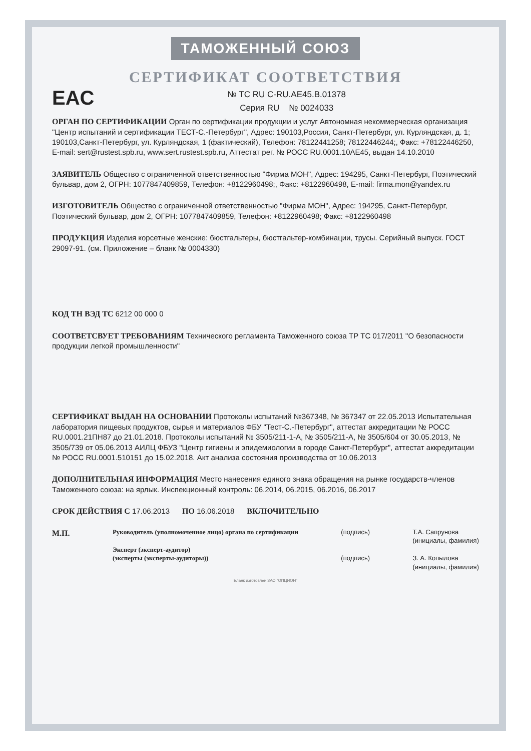ТАМОЖЕННЫЙ СОЮЗ
СЕРТИФИКАТ СООТВЕТСТВИЯ
EAC
№ ТС RU C-RU.AE45.B.01378
Серия RU № 0024033
ОРГАН ПО СЕРТИФИКАЦИИ Орган по сертификации продукции и услуг Автономная некоммерческая организация "Центр испытаний и сертификации ТЕСТ-С.-Петербург", Адрес: 190103,Россия, Санкт-Петербург, ул. Курляндская, д. 1; 190103,Санкт-Петербург, ул. Курляндская, 1 (фактический), Телефон: 78122441258; 78122446244;, Факс: +78122446250, E-mail: sert@rustest.spb.ru, www.sert.rustest.spb.ru, Аттестат рег. № РОСС RU.0001.10АЕ45, выдан 14.10.2010
ЗАЯВИТЕЛЬ Общество с ограниченной ответственностью "Фирма МОН", Адрес: 194295, Санкт-Петербург, Поэтический бульвар, дом 2, ОГРН: 1077847409859, Телефон: +8122960498;, Факс: +8122960498, E-mail: firma.mon@yandex.ru
ИЗГОТОВИТЕЛЬ Общество с ограниченной ответственностью "Фирма МОН", Адрес: 194295, Санкт-Петербург, Поэтический бульвар, дом 2, ОГРН: 1077847409859, Телефон: +8122960498; Факс: +8122960498
ПРОДУКЦИЯ Изделия корсетные женские: бюстгальтеры, бюстгальтер-комбинации, трусы. Серийный выпуск. ГОСТ 29097-91. (см. Приложение – бланк № 0004330)
КОД ТН ВЭД ТС 6212 00 000 0
СООТВЕТСВУЕТ ТРЕБОВАНИЯМ Технического регламента Таможенного союза ТР ТС 017/2011 "О безопасности продукции легкой промышленности"
СЕРТИФИКАТ ВЫДАН НА ОСНОВАНИИ Протоколы испытаний №367348, № 367347 от 22.05.2013 Испытательная лаборатория пищевых продуктов, сырья и материалов ФБУ "Тест-С.-Петербург", аттестат аккредитации № РОСС RU.0001.21ПН87 до 21.01.2018. Протоколы испытаний № 3505/211-1-А, № 3505/211-А, № 3505/604 от 30.05.2013, № 3505/739 от 05.06.2013 АИЛЦ ФБУЗ "Центр гигиены и эпидемиологии в городе Санкт-Петербург", аттестат аккредитации № РОСС RU.0001.510151 до 15.02.2018. Акт анализа состояния производства от 10.06.2013
ДОПОЛНИТЕЛЬНАЯ ИНФОРМАЦИЯ Место нанесения единого знака обращения на рынке государств-членов Таможенного союза: на ярлык. Инспекционный контроль: 06.2014, 06.2015, 06.2016, 06.2017
СРОК ДЕЙСТВИЯ С 17.06.2013 ПО 16.06.2018 ВКЛЮЧИТЕЛЬНО
М.П.
Руководитель (уполномоченное лицо) органа по сертификации
Эксперт (эксперт-аудитор)
(эксперты (эксперты-аудиторы))
(подпись)
(подпись)
Т.А. Сапрунова
(инициалы, фамилия)
З. А. Копылова
(инициалы, фамилия)
Бланк изготовлен ЗАО "ОПЦИОН"